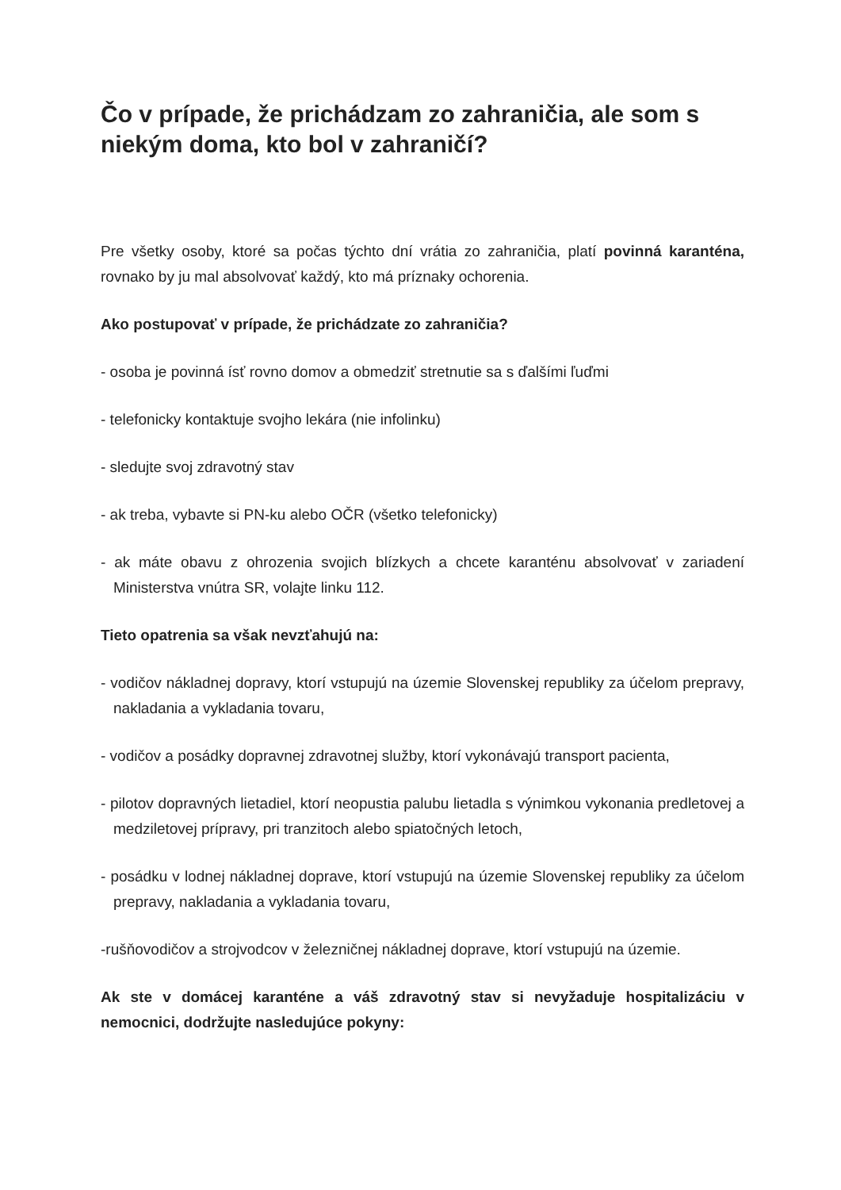Čo v prípade, že prichádzam zo zahraničia, ale som s niekým doma, kto bol v zahraničí?
Pre všetky osoby, ktoré sa počas týchto dní vrátia zo zahraničia, platí povinná karanténa, rovnako by ju mal absolvovať každý, kto má príznaky ochorenia.
Ako postupovať v prípade, že prichádzate zo zahraničia?
- osoba je povinná ísť rovno domov a obmedziť stretnutie sa s ďalšími ľuďmi
- telefonicky kontaktuje svojho lekára (nie infolinku)
- sledujte svoj zdravotný stav
- ak treba, vybavte si PN-ku alebo OČR (všetko telefonicky)
- ak máte obavu z ohrozenia svojich blízkych a chcete karanténu absolvovať v zariadení Ministerstva vnútra SR, volajte linku 112.
Tieto opatrenia sa však nevzťahujú na:
- vodičov nákladnej dopravy, ktorí vstupujú na územie Slovenskej republiky za účelom prepravy, nakladania a vykladania tovaru,
- vodičov a posádky dopravnej zdravotnej služby, ktorí vykonávajú transport pacienta,
- pilotov dopravných lietadiel, ktorí neopustia palubu lietadla s výnimkou vykonania predletovej a medziletovej prípravy, pri tranzitoch alebo spiatočných letoch,
- posádku v lodnej nákladnej doprave, ktorí vstupujú na územie Slovenskej republiky za účelom prepravy, nakladania a vykladania tovaru,
-rušňovodičov a strojvodcov v železničnej nákladnej doprave, ktorí vstupujú na územie.
Ak ste v domácej karanténe a váš zdravotný stav si nevyžaduje hospitalizáciu v nemocnici, dodržujte nasledujúce pokyny: